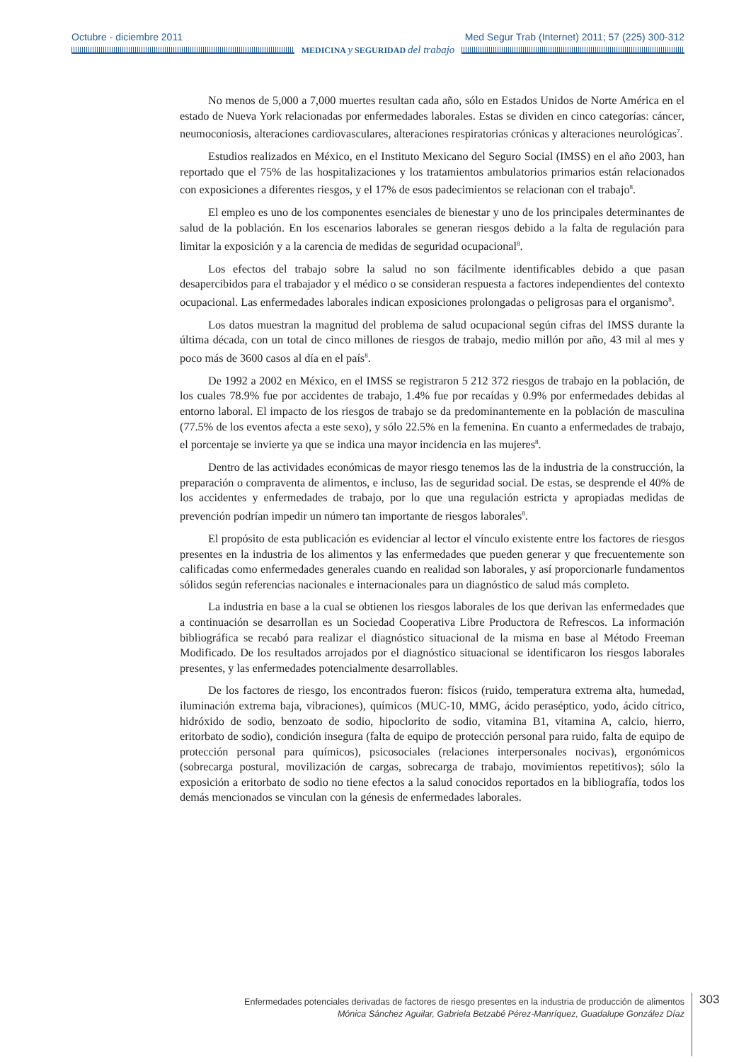Octubre - diciembre 2011 Med Segur Trab (Internet) 2011; 57 (225) 300-312
MEDICINA y SEGURIDAD del trabajo
No menos de 5,000 a 7,000 muertes resultan cada año, sólo en Estados Unidos de Norte América en el estado de Nueva York relacionadas por enfermedades laborales. Estas se dividen en cinco categorías: cáncer, neumoconiosis, alteraciones cardiovasculares, alteraciones respiratorias crónicas y alteraciones neurológicas<sup>7</sup>.
Estudios realizados en México, en el Instituto Mexicano del Seguro Social (IMSS) en el año 2003, han reportado que el 75% de las hospitalizaciones y los tratamientos ambulatorios primarios están relacionados con exposiciones a diferentes riesgos, y el 17% de esos padecimientos se relacionan con el trabajo<sup>8</sup>.
El empleo es uno de los componentes esenciales de bienestar y uno de los principales determinantes de salud de la población. En los escenarios laborales se generan riesgos debido a la falta de regulación para limitar la exposición y a la carencia de medidas de seguridad ocupacional<sup>8</sup>.
Los efectos del trabajo sobre la salud no son fácilmente identificables debido a que pasan desapercibidos para el trabajador y el médico o se consideran respuesta a factores independientes del contexto ocupacional. Las enfermedades laborales indican exposiciones prolongadas o peligrosas para el organismo<sup>8</sup>.
Los datos muestran la magnitud del problema de salud ocupacional según cifras del IMSS durante la última década, con un total de cinco millones de riesgos de trabajo, medio millón por año, 43 mil al mes y poco más de 3600 casos al día en el país<sup>8</sup>.
De 1992 a 2002 en México, en el IMSS se registraron 5 212 372 riesgos de trabajo en la población, de los cuales 78.9% fue por accidentes de trabajo, 1.4% fue por recaídas y 0.9% por enfermedades debidas al entorno laboral. El impacto de los riesgos de trabajo se da predominantemente en la población de masculina (77.5% de los eventos afecta a este sexo), y sólo 22.5% en la femenina. En cuanto a enfermedades de trabajo, el porcentaje se invierte ya que se indica una mayor incidencia en las mujeres<sup>8</sup>.
Dentro de las actividades económicas de mayor riesgo tenemos las de la industria de la construcción, la preparación o compraventa de alimentos, e incluso, las de seguridad social. De estas, se desprende el 40% de los accidentes y enfermedades de trabajo, por lo que una regulación estricta y apropiadas medidas de prevención podrían impedir un número tan importante de riesgos laborales<sup>8</sup>.
El propósito de esta publicación es evidenciar al lector el vínculo existente entre los factores de riesgos presentes en la industria de los alimentos y las enfermedades que pueden generar y que frecuentemente son calificadas como enfermedades generales cuando en realidad son laborales, y así proporcionarle fundamentos sólidos según referencias nacionales e internacionales para un diagnóstico de salud más completo.
La industria en base a la cual se obtienen los riesgos laborales de los que derivan las enfermedades que a continuación se desarrollan es un Sociedad Cooperativa Libre Productora de Refrescos. La información bibliográfica se recabó para realizar el diagnóstico situacional de la misma en base al Método Freeman Modificado. De los resultados arrojados por el diagnóstico situacional se identificaron los riesgos laborales presentes, y las enfermedades potencialmente desarrollables.
De los factores de riesgo, los encontrados fueron: físicos (ruido, temperatura extrema alta, humedad, iluminación extrema baja, vibraciones), químicos (MUC-10, MMG, ácido peraséptico, yodo, ácido cítrico, hidróxido de sodio, benzoato de sodio, hipoclorito de sodio, vitamina B1, vitamina A, calcio, hierro, eritorbato de sodio), condición insegura (falta de equipo de protección personal para ruido, falta de equipo de protección personal para químicos), psicosociales (relaciones interpersonales nocivas), ergonómicos (sobrecarga postural, movilización de cargas, sobrecarga de trabajo, movimientos repetitivos); sólo la exposición a eritorbato de sodio no tiene efectos a la salud conocidos reportados en la bibliografía, todos los demás mencionados se vinculan con la génesis de enfermedades laborales.
Enfermedades potenciales derivadas de factores de riesgo presentes en la industria de producción de alimentos
Mónica Sánchez Aguilar, Gabriela Betzabé Pérez-Manríquez, Guadalupe González Díaz
303